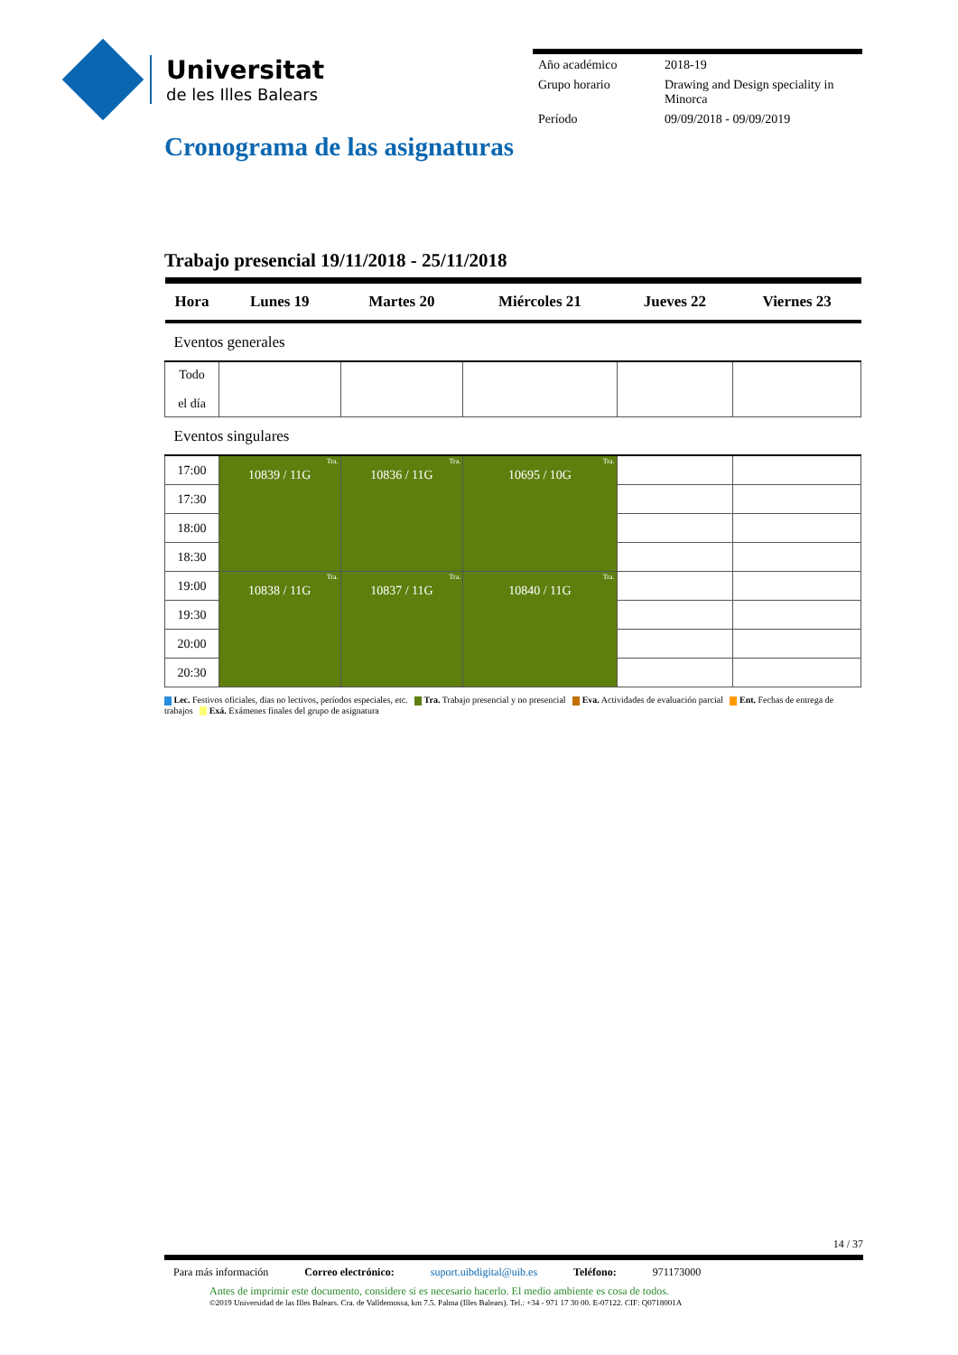Universitat
de les Illes Balears
| Año académico | 2018-19 |
| Grupo horario | Drawing and Design speciality in Minorca |
| Período | 09/09/2018 - 09/09/2019 |
Cronograma de las asignaturas
Trabajo presencial 19/11/2018 - 25/11/2018
| Hora | Lunes 19 | Martes 20 | Miércoles 21 | Jueves 22 | Viernes 23 |
| --- | --- | --- | --- | --- | --- |
| Eventos generales | | | | | |
| Todo el día | | | | | |
| Eventos singulares | | | | | |
| 17:00 | Tra. 10839 / 11G | Tra. 10836 / 11G | Tra. 10695 / 10G | | |
| 17:30 | | | | | |
| 18:00 | | | | | |
| 18:30 | | | | | |
| 19:00 | Tra. 10838 / 11G | Tra. 10837 / 11G | Tra. 10840 / 11G | | |
| 19:30 | | | | | |
| 20:00 | | | | | |
| 20:30 | | | | | |
Lec. Festivos oficiales, dias no lectivos, períodos especiales, etc. Tra. Trabajo presencial y no presencial Eva. Actividades de evaluación parcial Ent. Fechas de entrega de trabajos Exá. Exámenes finales del grupo de asignatura
14 / 37
Para más información Correo electrónico: suport.uibdigital@uib.es Teléfono: 971173000
Antes de imprimir este documento, considere si es necesario hacerlo. El medio ambiente es cosa de todos.
©2019 Universidad de las Illes Balears. Cra. de Valldemossa, km 7.5. Palma (Illes Balears). Tel.: +34 - 971 17 30 00. E-07122. CIF: Q0718001A